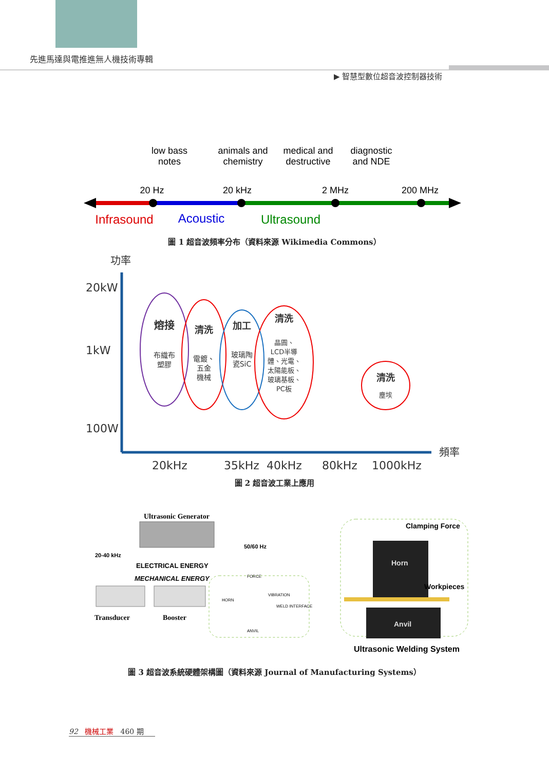先進馬達與電推進無人機技術專輯
▶ 智慧型數位超音波控制器技術
low bass
notes
animals and
chemistry
medical and
destructive
diagnostic
and NDE
20 Hz
20 kHz
2 MHz
200 MHz
Infrasound
Acoustic
Ultrasound
圖 1 超音波頻率分布（資料來源 Wikimedia Commons）
功率
20kW
1kW
100W
頻率
20kHz
35kHz
40kHz
80kHz
1000kHz
熔接
布織布
塑膠
清洗
電鍍、
五金
機械
加工
玻璃陶
瓷SiC
清洗
晶圓、
LCD半導
體、光電、
太陽能板、
玻璃基板、
PC板
清洗
塵埃
圖 2 超音波工業上應用
Ultrasonic Generator
20-40 kHz
50/60 Hz
ELECTRICAL ENERGY
MECHANICAL ENERGY
Transducer
Booster
FORCE
HORN
VIBRATION
WELD INTERFACE
ANVIL
Clamping Force
Horn
Workpieces
Anvil
Ultrasonic Welding System
圖 3 超音波系統硬體架構圖（資料來源 Journal of Manufacturing Systems）
92 機械工業 460 期